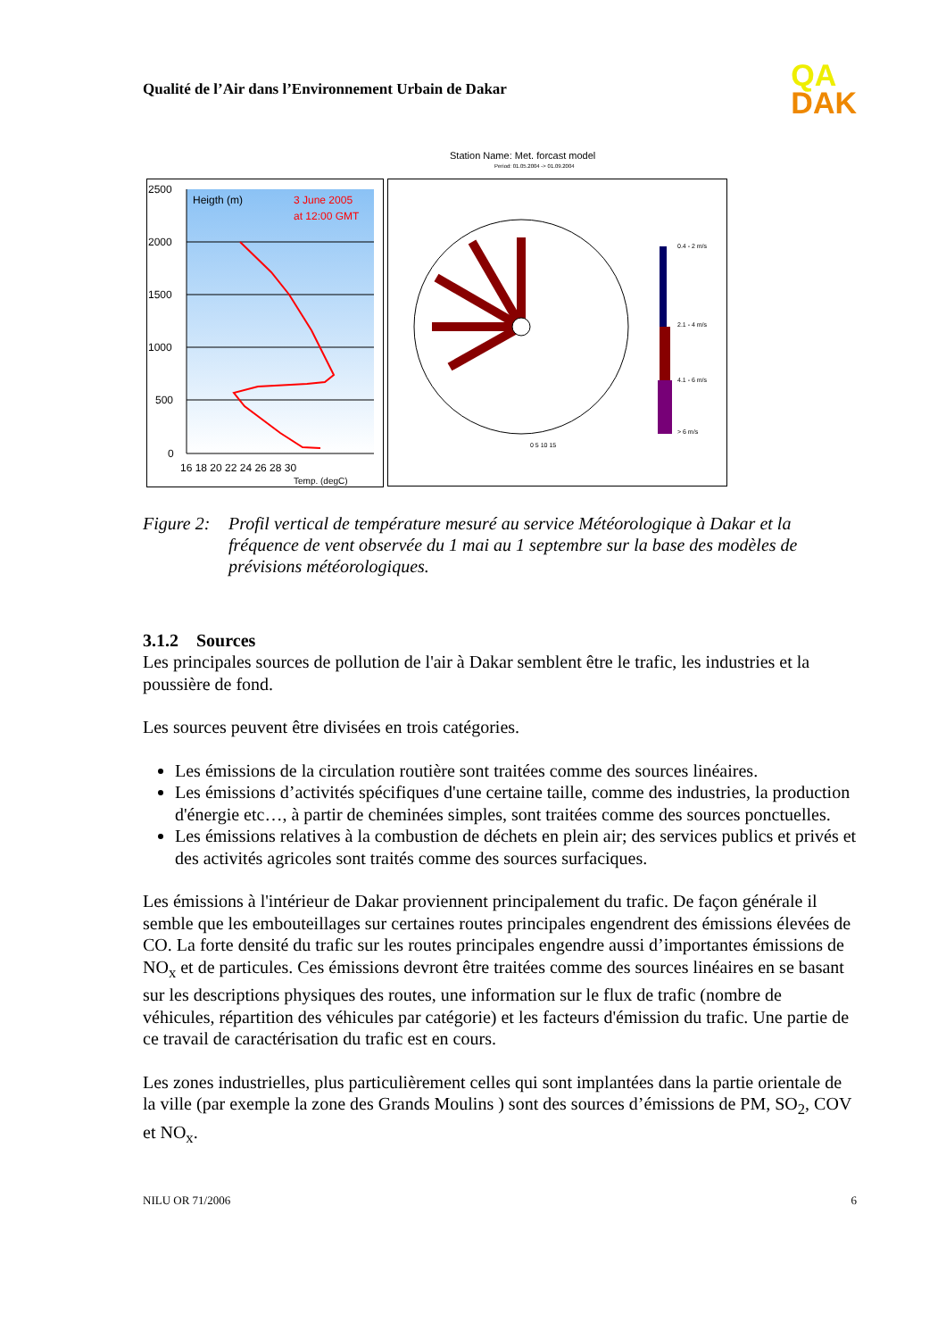Qualité de l’Air dans l’Environnement Urbain de Dakar
QA
DAK
2500
2000
1500
1000
500
0
Heigth (m)
3 June 2005
at 12:00 GMT
16 18 20 22 24 26 28 30
Temp. (degC)
Station Name: Met. forcast model
Period: 01.05.2004 -> 01.09.2004
0.4 - 2 m/s
2.1 - 4 m/s
4.1 - 6 m/s
> 6 m/s
0 5 10 15
Figure 2:
Profil vertical de température mesuré au service Météorologique à Dakar et la fréquence de vent observée du 1 mai au 1 septembre sur la base des modèles de prévisions météorologiques.
3.1.2 Sources
Les principales sources de pollution de l'air à Dakar semblent être le trafic, les industries et la poussière de fond.
Les sources peuvent être divisées en trois catégories.
Les émissions de la circulation routière sont traitées comme des sources linéaires.
Les émissions d’activités spécifiques d'une certaine taille, comme des industries, la production d'énergie etc…, à partir de cheminées simples, sont traitées comme des sources ponctuelles.
Les émissions relatives à la combustion de déchets en plein air; des services publics et privés et des activités agricoles sont traités comme des sources surfaciques.
Les émissions à l'intérieur de Dakar proviennent principalement du trafic. De façon générale il semble que les embouteillages sur certaines routes principales engendrent des émissions élevées de CO. La forte densité du trafic sur les routes principales engendre aussi d’importantes émissions de NO<sub>x</sub> et de particules. Ces émissions devront être traitées comme des sources linéaires en se basant sur les descriptions physiques des routes, une information sur le flux de trafic (nombre de véhicules, répartition des véhicules par catégorie) et les facteurs d'émission du trafic. Une partie de ce travail de caractérisation du trafic est en cours.
Les zones industrielles, plus particulièrement celles qui sont implantées dans la partie orientale de la ville (par exemple la zone des Grands Moulins ) sont des sources d’émissions de PM, SO<sub>2</sub>, COV et NO<sub>x</sub>.
NILU OR 71/2006 6